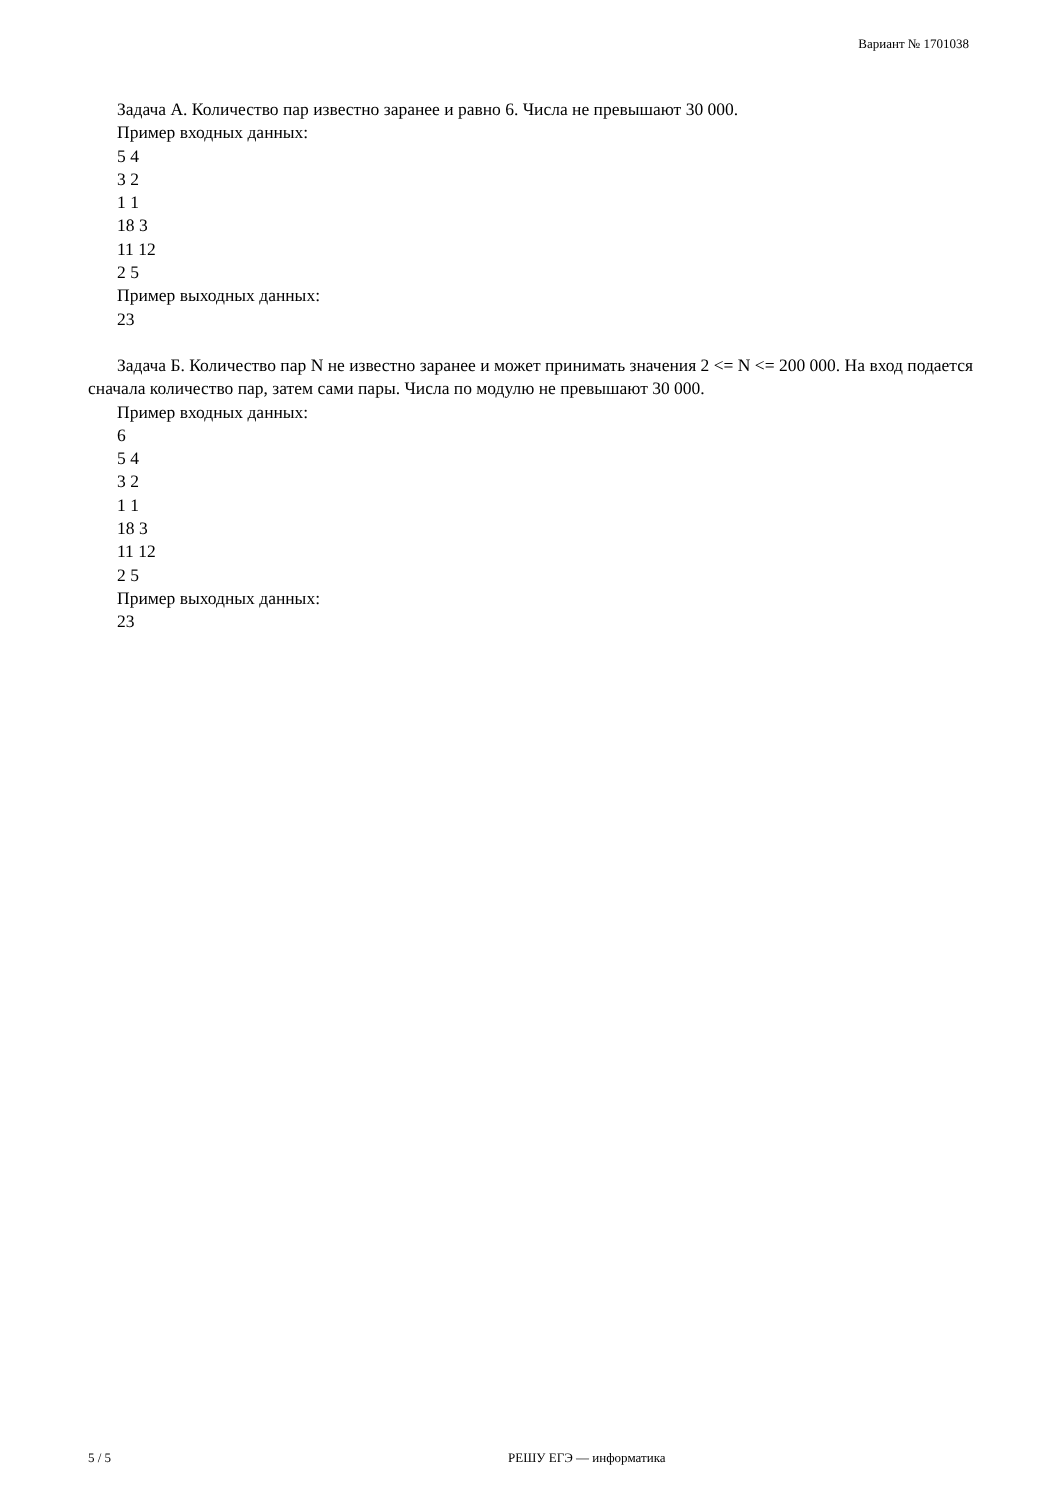Вариант № 1701038
Задача А. Количество пар известно заранее и равно 6. Числа не превышают 30 000.
Пример входных данных:
5 4
3 2
1 1
18 3
11 12
2 5
Пример выходных данных:
23
Задача Б. Количество пар N не известно заранее и может принимать значения 2 <= N <= 200 000. На вход подается сначала количество пар, затем сами пары. Числа по модулю не превышают 30 000.
Пример входных данных:
6
5 4
3 2
1 1
18 3
11 12
2 5
Пример выходных данных:
23
5 / 5 РЕШУ ЕГЭ — информатика